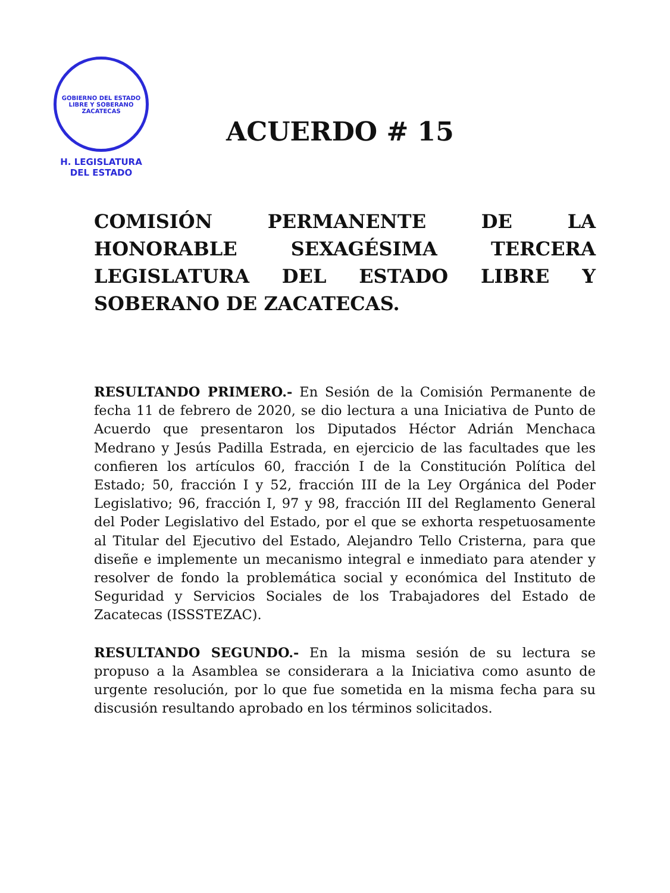GOBIERNO DEL ESTADO LIBRE Y SOBERANO
ZACATECAS
H. LEGISLATURA
DEL ESTADO
ACUERDO # 15
COMISIÓN PERMANENTE DE LA HONORABLE SEXAGÉSIMA TERCERA LEGISLATURA DEL ESTADO LIBRE Y SOBERANO DE ZACATECAS.
RESULTANDO PRIMERO.- En Sesión de la Comisión Permanente de fecha 11 de febrero de 2020, se dio lectura a una Iniciativa de Punto de Acuerdo que presentaron los Diputados Héctor Adrián Menchaca Medrano y Jesús Padilla Estrada, en ejercicio de las facultades que les confieren los artículos 60, fracción I de la Constitución Política del Estado; 50, fracción I y 52, fracción III de la Ley Orgánica del Poder Legislativo; 96, fracción I, 97 y 98, fracción III del Reglamento General del Poder Legislativo del Estado, por el que se exhorta respetuosamente al Titular del Ejecutivo del Estado, Alejandro Tello Cristerna, para que diseñe e implemente un mecanismo integral e inmediato para atender y resolver de fondo la problemática social y económica del Instituto de Seguridad y Servicios Sociales de los Trabajadores del Estado de Zacatecas (ISSSTEZAC).
RESULTANDO SEGUNDO.- En la misma sesión de su lectura se propuso a la Asamblea se considerara a la Iniciativa como asunto de urgente resolución, por lo que fue sometida en la misma fecha para su discusión resultando aprobado en los términos solicitados.